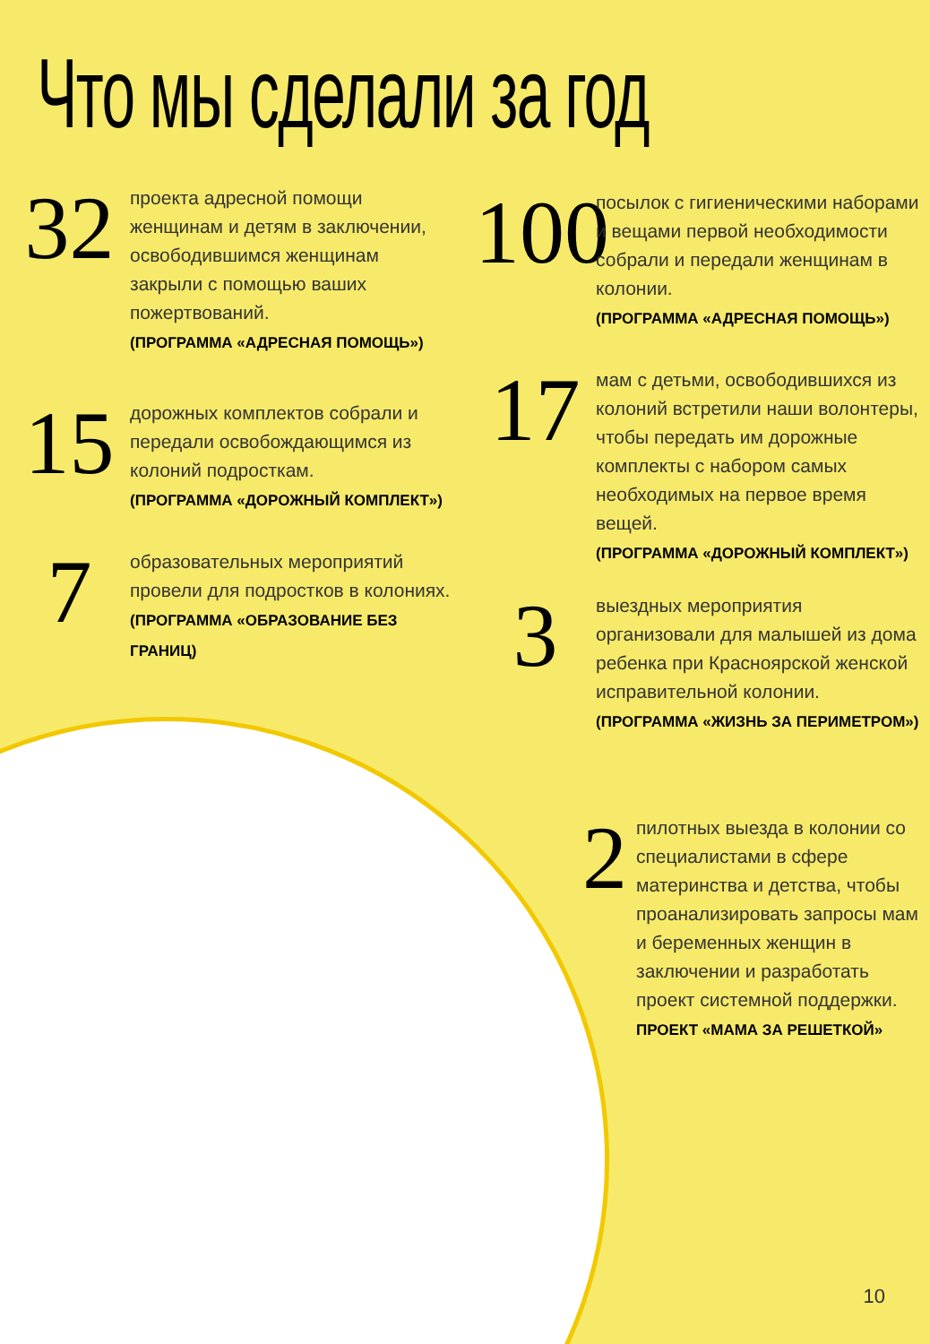Что мы сделали за год
32
проекта адресной помощи женщинам и детям в заключении, освободившимся женщинам закрыли с помощью ваших пожертвований.
(ПРОГРАММА «АДРЕСНАЯ ПОМОЩЬ»)
15
дорожных комплектов собрали и передали освобождающимся из колоний подросткам.
(ПРОГРАММА «ДОРОЖНЫЙ КОМПЛЕКТ»)
7
образовательных мероприятий провели для подростков в колониях.
(ПРОГРАММА «ОБРАЗОВАНИЕ БЕЗ ГРАНИЦ)
100
посылок с гигиеническими наборами и вещами первой необходимости собрали и передали женщинам в колонии.
(ПРОГРАММА «АДРЕСНАЯ ПОМОЩЬ»)
17
мам с детьми, освободившихся из колоний встретили наши волонтеры, чтобы передать им дорожные комплекты с набором самых необходимых на первое время вещей.
(ПРОГРАММА «ДОРОЖНЫЙ КОМПЛЕКТ»)
3
выездных мероприятия организовали для малышей из дома ребенка при Красноярской женской исправительной колонии. (ПРОГРАММА «ЖИЗНЬ ЗА ПЕРИМЕТРОМ»)
2
пилотных выезда в колонии со специалистами в сфере материнства и детства, чтобы проанализировать запросы мам и беременных женщин в заключении и разработать проект системной поддержки.
ПРОЕКТ «МАМА ЗА РЕШЕТКОЙ»
10